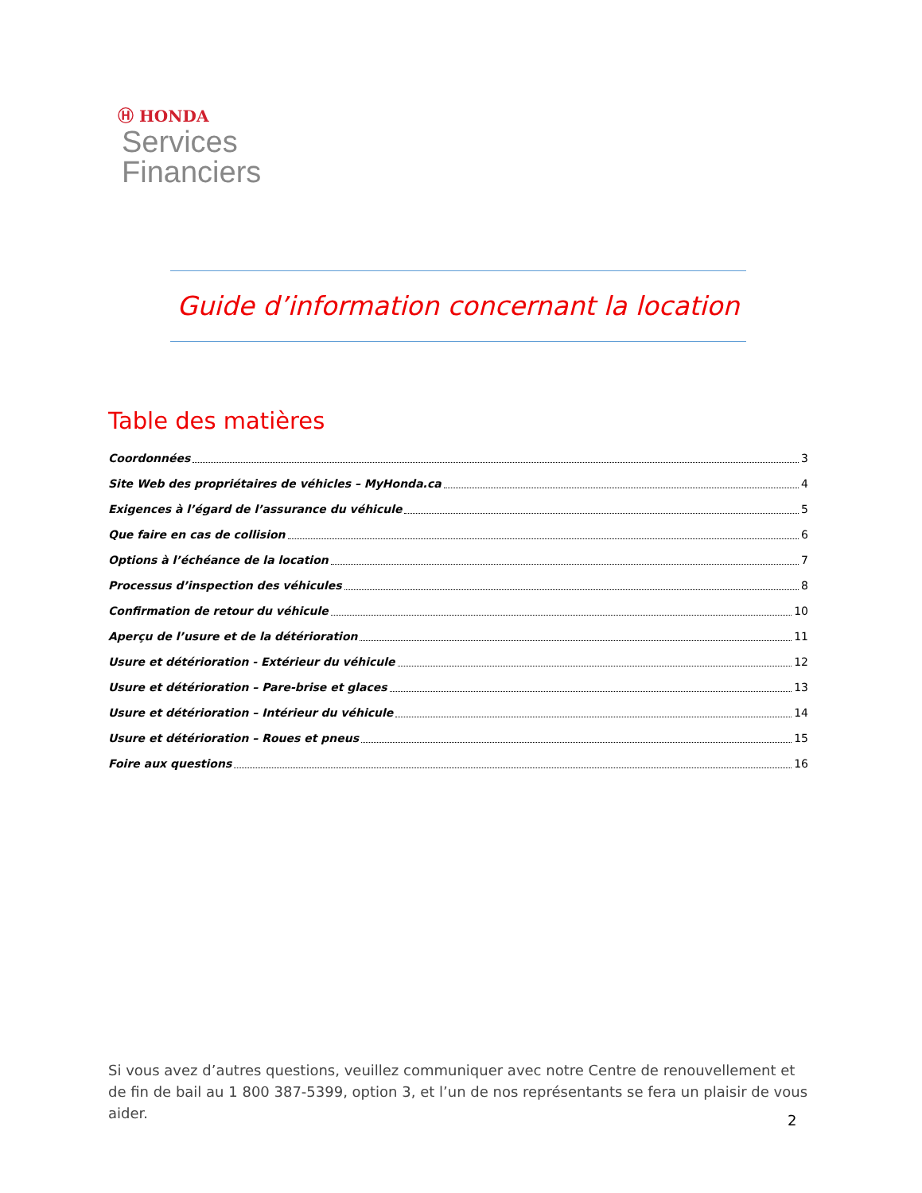Ⓗ HONDA
Services
Financiers
Guide d’information concernant la location
Table des matières
Coordonnées 3
Site Web des propriétaires de véhicles – MyHonda.ca 4
Exigences à l’égard de l’assurance du véhicule 5
Que faire en cas de collision 6
Options à l’échéance de la location 7
Processus d’inspection des véhicules 8
Confirmation de retour du véhicule 10
Aperçu de l’usure et de la détérioration 11
Usure et détérioration - Extérieur du véhicule 12
Usure et détérioration – Pare-brise et glaces 13
Usure et détérioration – Intérieur du véhicule 14
Usure et détérioration – Roues et pneus 15
Foire aux questions 16
Si vous avez d’autres questions, veuillez communiquer avec notre Centre de renouvellement et de fin de bail au 1 800 387-5399, option 3, et l’un de nos représentants se fera un plaisir de vous aider.
2